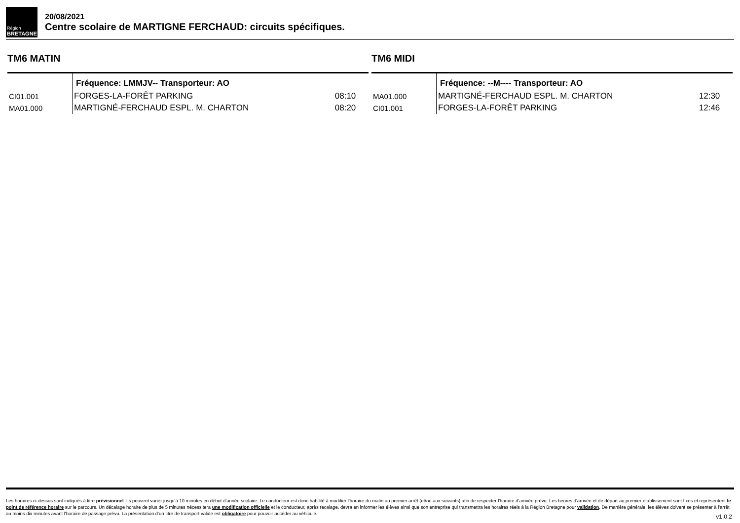Région
BRETAGNE
20/08/2021
Centre scolaire de MARTIGNE FERCHAUD: circuits spécifiques.
TM6 MATIN
| | Fréquence: LMMJV-- Transporteur: AO | |
| CI01.001 | FORGES-LA-FORÊT PARKING | 08:10 |
| MA01.000 | MARTIGNÉ-FERCHAUD ESPL. M. CHARTON | 08:20 |
TM6 MIDI
| | Fréquence: --M---- Transporteur: AO | |
| MA01.000 | MARTIGNÉ-FERCHAUD ESPL. M. CHARTON | 12:30 |
| CI01.001 | FORGES-LA-FORÊT PARKING | 12:46 |
Les horaires ci-dessus sont indiqués à titre prévisionnel. Ils peuvent varier jusqu'à 10 minutes en début d'année scolaire. Le conducteur est donc habilité à modifier l'horaire du matin au premier arrêt (et/ou aux suivants) afin de respecter l'horaire d'arrivée prévu. Les heures d'arrivée et de départ au premier établissement sont fixes et représentent le point de référence horaire sur le parcours. Un décalage horaire de plus de 5 minutes nécessitera une modification officielle et le conducteur, après recalage, devra en informer les élèves ainsi que son entreprise qui transmettra les horaires réels à la Région Bretagne pour validation. De manière générale, les élèves doivent se présenter à l'arrêt au moins dix minutes avant l'horaire de passage prévu. La présentation d'un titre de transport valide est obligatoire pour pouvoir accéder au véhicule.
v1.0.2